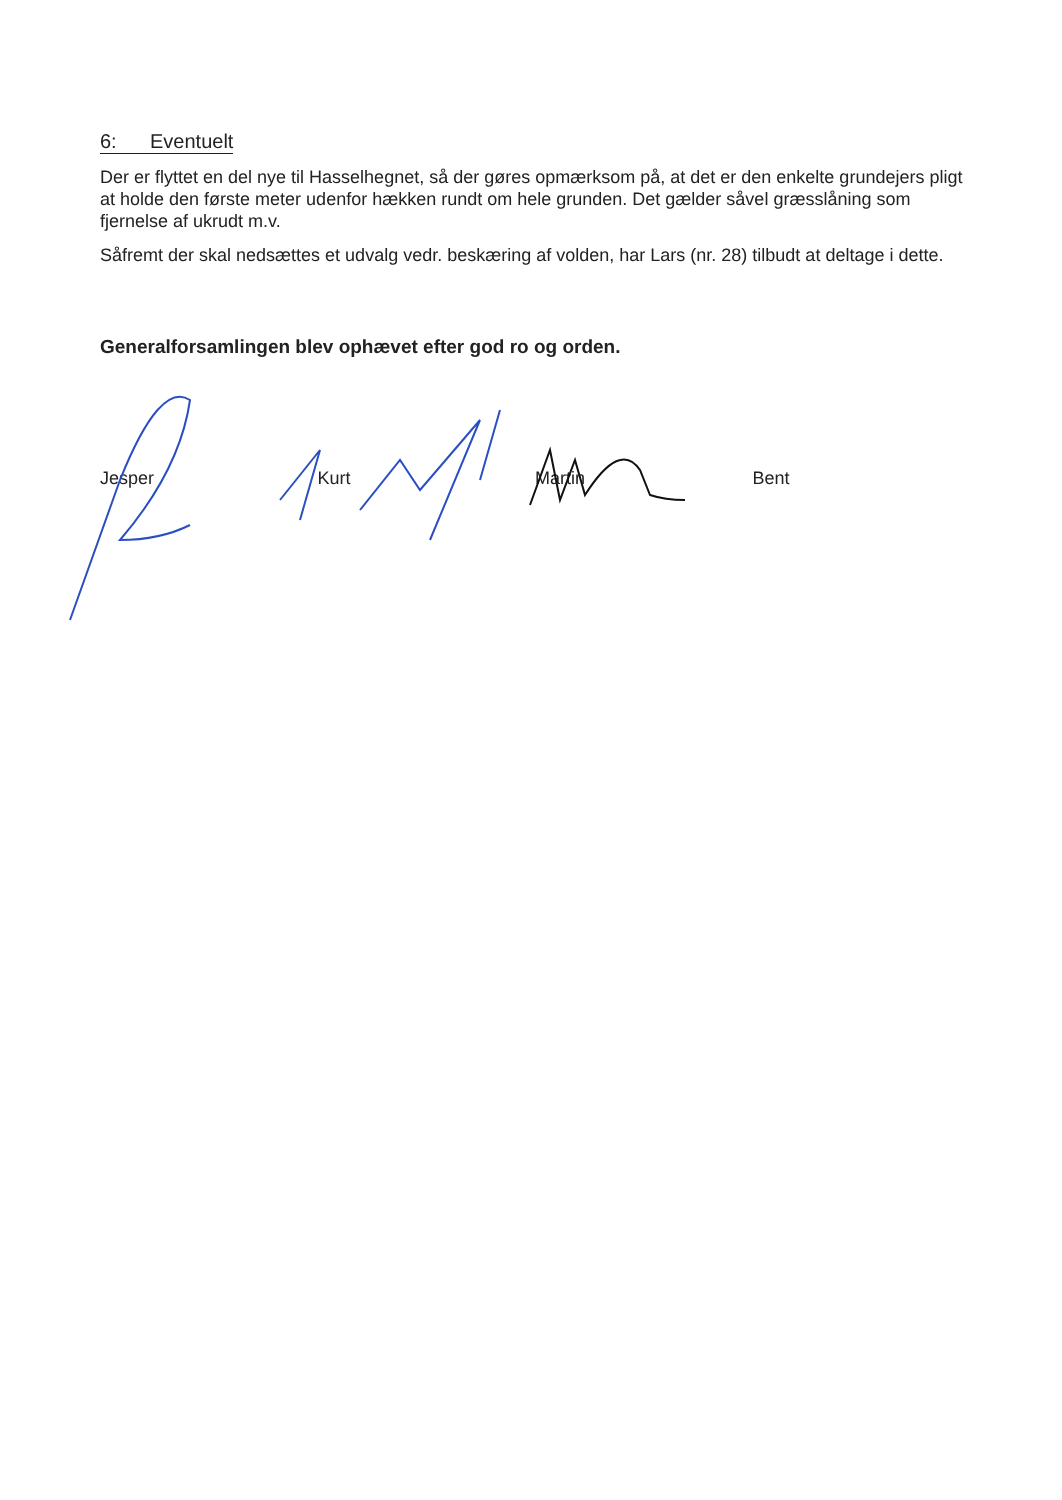6: Eventuelt
Der er flyttet en del nye til Hasselhegnet, så der gøres opmærksom på, at det er den enkelte grundejers pligt at holde den første meter udenfor hækken rundt om hele grunden. Det gælder såvel græsslåning som fjernelse af ukrudt m.v.
Såfremt der skal nedsættes et udvalg vedr. beskæring af volden, har Lars (nr. 28) tilbudt at deltage i dette.
Generalforsamlingen blev ophævet efter god ro og orden.
Jesper Kurt Martin Bent